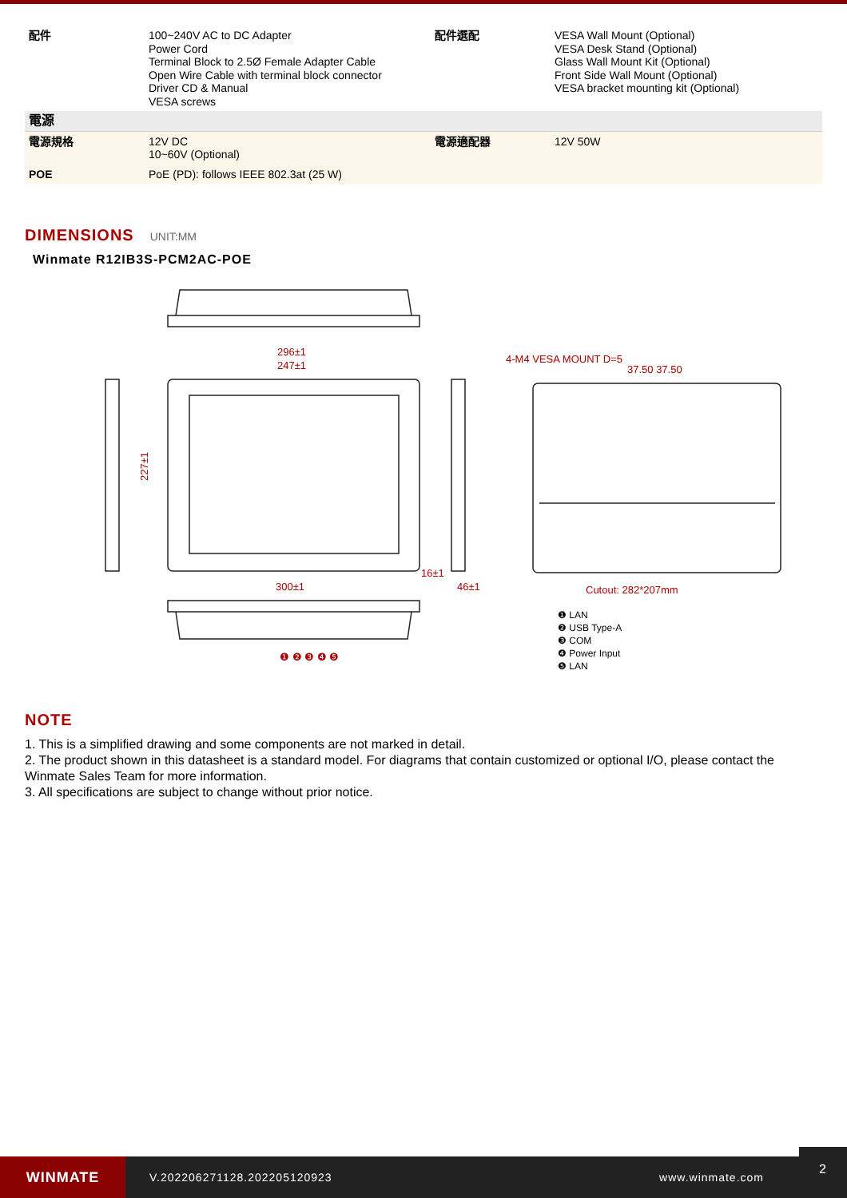| 配件 | 100~240V AC to DC Adapter Power Cord Terminal Block to 2.5Ø Female Adapter Cable Open Wire Cable with terminal block connector Driver CD & Manual VESA screws | 配件選配 | VESA Wall Mount (Optional) VESA Desk Stand (Optional) Glass Wall Mount Kit (Optional) Front Side Wall Mount (Optional) VESA bracket mounting kit (Optional) |
| 電源 | | | |
| 電源規格 | 12V DC 10~60V (Optional) | 電源適配器 | 12V 50W |
| POE | PoE (PD): follows IEEE 802.3at (25 W) | | |
DIMENSIONS UNIT:MM
Winmate R12IB3S-PCM2AC-POE
296±1
247±1
227±1
16±1
46±1
300±1
4-M4 VESA MOUNT D=5
37.50 37.50
Cutout: 282*207mm
❶ ❷ ❸ ❹ ❺
❶ LAN
❷ USB Type-A
❸ COM
❹ Power Input
❺ LAN
NOTE
1. This is a simplified drawing and some components are not marked in detail.
2. The product shown in this datasheet is a standard model. For diagrams that contain customized or optional I/O, please contact the Winmate Sales Team for more information.
3. All specifications are subject to change without prior notice.
WINMATE
V.202206271128.202205120923 www.winmate.com
2